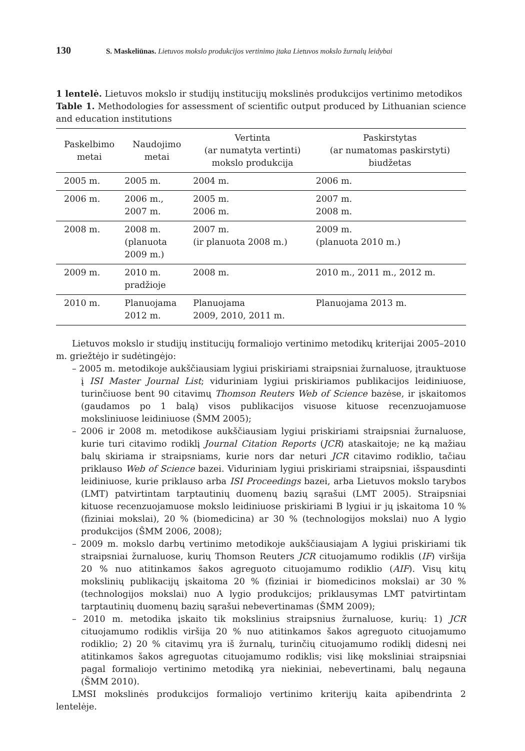130 S. Maskeliūnas. Lietuvos mokslo produkcijos vertinimo įtaka Lietuvos mokslo žurnalų leidybai
1 lentelė. Lietuvos mokslo ir studijų institucijų mokslinės produkcijos vertinimo metodikos
Table 1. Methodologies for assessment of scientific output produced by Lithuanian science and education institutions
| Paskelbimo metai | Naudojimo metai | Vertinta (ar numatyta vertinti) mokslo produkcija | Paskirstytas (ar numatomas paskirstyti) biudžetas |
| --- | --- | --- | --- |
| 2005 m. | 2005 m. | 2004 m. | 2006 m. |
| 2006 m. | 2006 m., 2007 m. | 2005 m. 2006 m. | 2007 m. 2008 m. |
| 2008 m. | 2008 m. (planuota 2009 m.) | 2007 m. (ir planuota 2008 m.) | 2009 m. (planuota 2010 m.) |
| 2009 m. | 2010 m. pradžioje | 2008 m. | 2010 m., 2011 m., 2012 m. |
| 2010 m. | Planuojama 2012 m. | Planuojama 2009, 2010, 2011 m. | Planuojama 2013 m. |
Lietuvos mokslo ir studijų institucijų formaliojo vertinimo metodikų kriterijai 2005–2010 m. griežtėjo ir sudėtingėjo:
– 2005 m. metodikoje aukščiausiam lygiui priskiriami straipsniai žurnaluose, įtrauktuose į ISI Master Journal List; viduriniam lygiui priskiriamos publikacijos leidiniuose, turinčiuose bent 90 citavimų Thomson Reuters Web of Science bazėse, ir įskaitomos (gaudamos po 1 balą) visos publikacijos visuose kituose recenzuojamuose moksliniuose leidiniuose (ŠMM 2005);
– 2006 ir 2008 m. metodikose aukščiausiam lygiui priskiriami straipsniai žurnaluose, kurie turi citavimo rodiklį Journal Citation Reports (JCR) ataskaitoje; ne ką mažiau balų skiriama ir straipsniams, kurie nors dar neturi JCR citavimo rodiklio, tačiau priklauso Web of Science bazei. Viduriniam lygiui priskiriami straipsniai, išspausdinti leidiniuose, kurie priklauso arba ISI Proceedings bazei, arba Lietuvos mokslo tarybos (LMT) patvirtintam tarptautinių duomenų bazių sąrašui (LMT 2005). Straipsniai kituose recenzuojamuose mokslo leidiniuose priskiriami B lygiui ir jų įskaitoma 10 % (fiziniai mokslai), 20 % (biomedicina) ar 30 % (technologijos mokslai) nuo A lygio produkcijos (ŠMM 2006, 2008);
– 2009 m. mokslo darbų vertinimo metodikoje aukščiausiajam A lygiui priskiriami tik straipsniai žurnaluose, kurių Thomson Reuters JCR cituojamumo rodiklis (IF) viršija 20 % nuo atitinkamos šakos agreguoto cituojamumo rodiklio (AIF). Visų kitų mokslinių publikacijų įskaitoma 20 % (fiziniai ir biomedicinos mokslai) ar 30 % (technologijos mokslai) nuo A lygio produkcijos; priklausymas LMT patvirtintam tarptautinių duomenų bazių sąrašui nebevertinamas (ŠMM 2009);
– 2010 m. metodika įskaito tik mokslinius straipsnius žurnaluose, kurių: 1) JCR cituojamumo rodiklis viršija 20 % nuo atitinkamos šakos agreguoto cituojamumo rodiklio; 2) 20 % citavimų yra iš žurnalų, turinčių cituojamumo rodiklį didesnį nei atitinkamos šakos agreguotas cituojamumo rodiklis; visi likę moksliniai straipsniai pagal formaliojo vertinimo metodiką yra niekiniai, nebevertinami, balų negauna (ŠMM 2010).
LMSI mokslinės produkcijos formaliojo vertinimo kriterijų kaita apibendrinta 2 lentelėje.